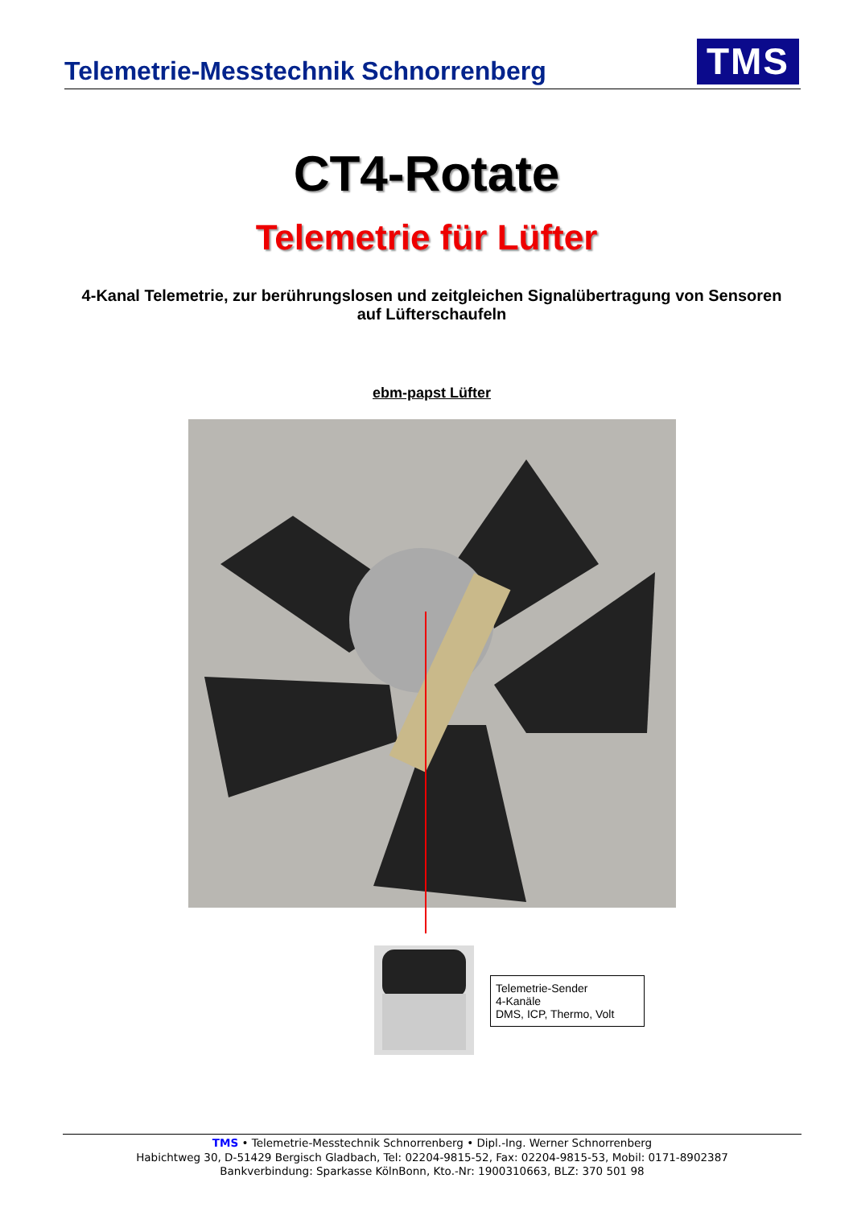Telemetrie-Messtechnik Schnorrenberg
TMS
CT4-Rotate
Telemetrie für Lüfter
4-Kanal Telemetrie, zur berührungslosen und zeitgleichen Signalübertragung von Sensoren auf Lüfterschaufeln
ebm-papst Lüfter
Telemetrie-Sender
4-Kanäle
DMS, ICP, Thermo, Volt
TMS • Telemetrie-Messtechnik Schnorrenberg • Dipl.-Ing. Werner Schnorrenberg
Habichtweg 30, D-51429 Bergisch Gladbach, Tel: 02204-9815-52, Fax: 02204-9815-53, Mobil: 0171-8902387
Bankverbindung: Sparkasse KölnBonn, Kto.-Nr: 1900310663, BLZ: 370 501 98